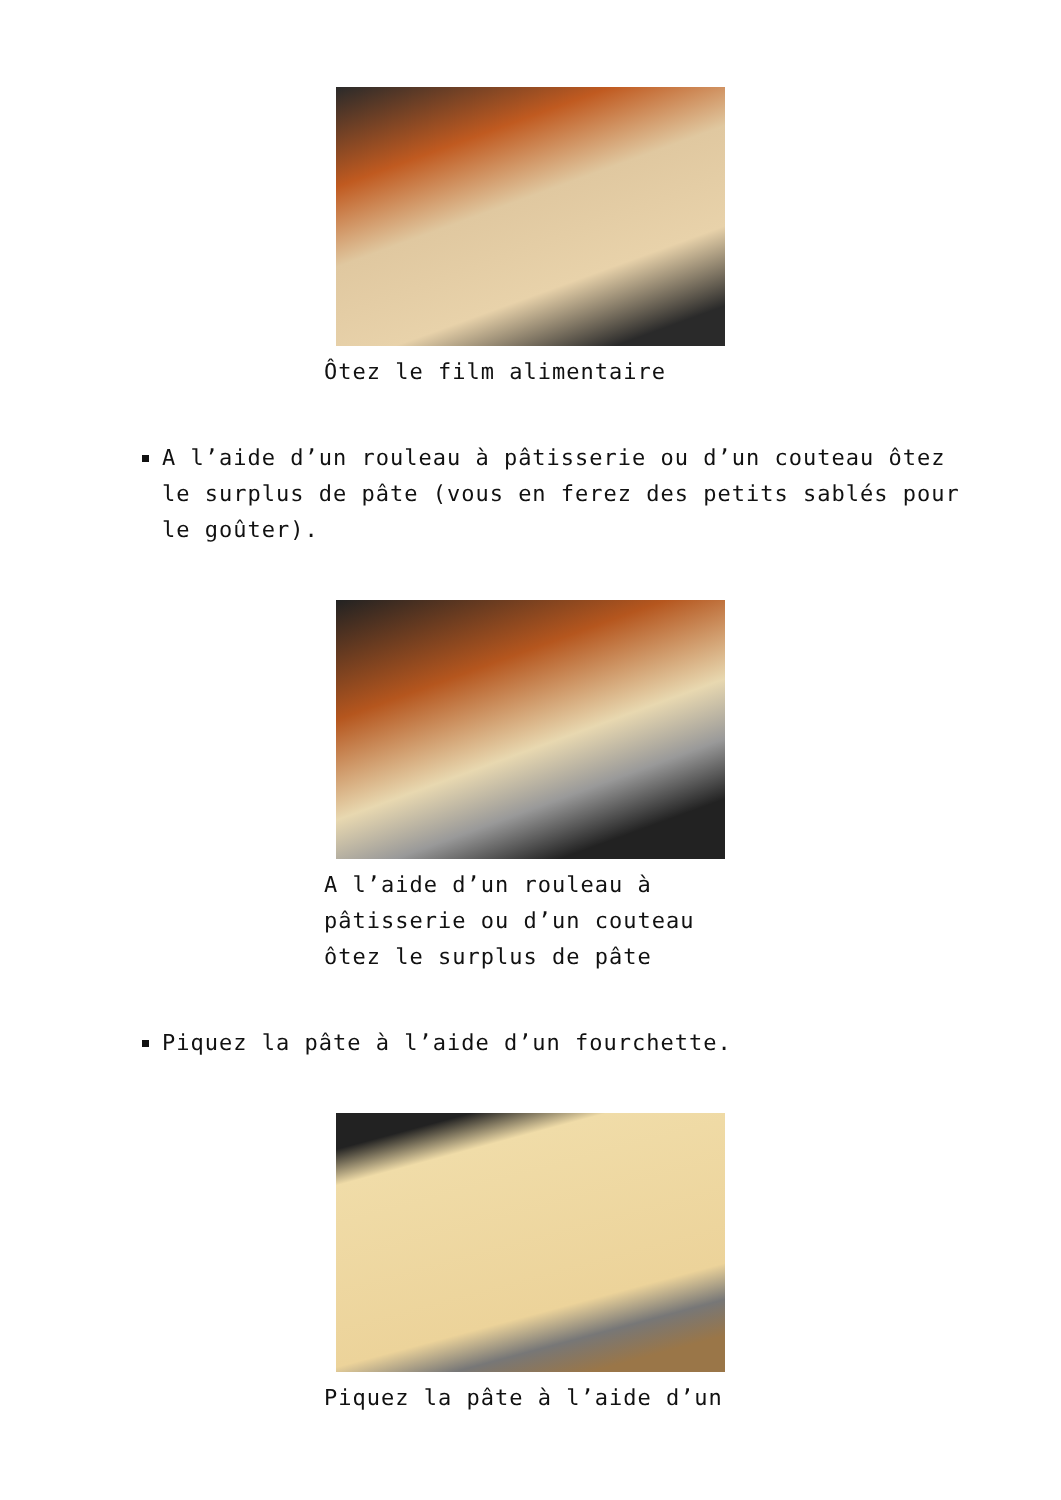Ôtez le film alimentaire
A l’aide d’un rouleau à pâtisserie ou d’un couteau ôtez le surplus de pâte (vous en ferez des petits sablés pour le goûter).
A l’aide d’un rouleau à pâtisserie ou d’un couteau ôtez le surplus de pâte
Piquez la pâte à l’aide d’un fourchette.
Piquez la pâte à l’aide d’un